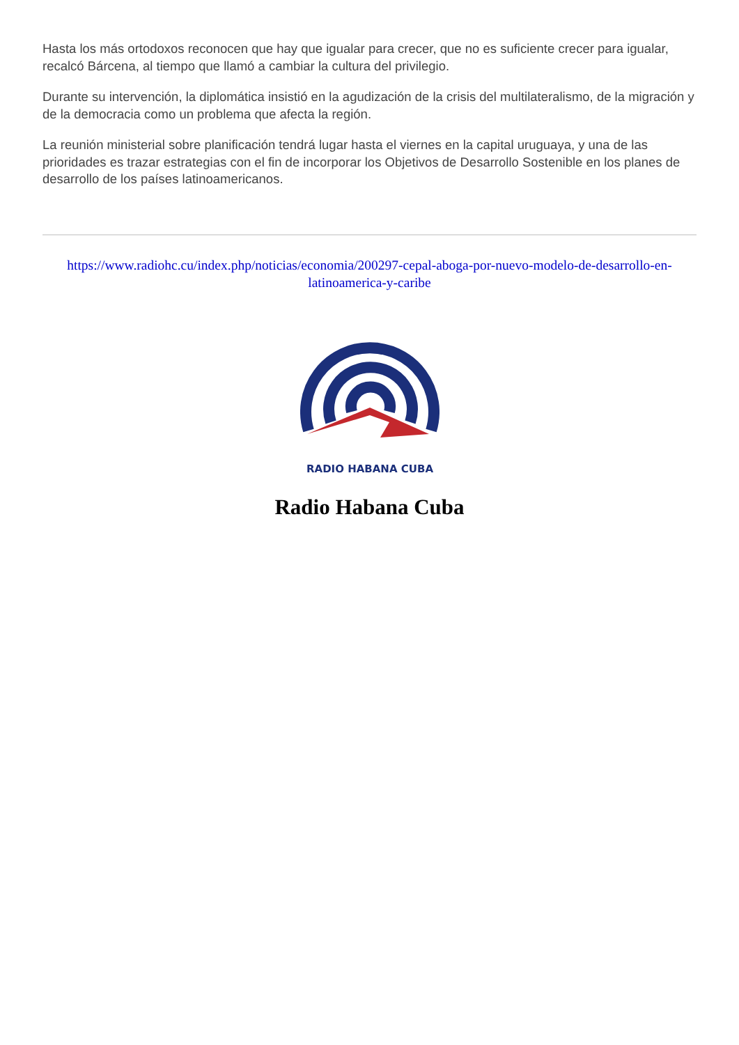Hasta los más ortodoxos reconocen que hay que igualar para crecer, que no es suficiente crecer para igualar, recalcó Bárcena, al tiempo que llamó a cambiar la cultura del privilegio.
Durante su intervención, la diplomática insistió en la agudización de la crisis del multilateralismo, de la migración y de la democracia como un problema que afecta la región.
La reunión ministerial sobre planificación tendrá lugar hasta el viernes en la capital uruguaya, y una de las prioridades es trazar estrategias con el fin de incorporar los Objetivos de Desarrollo Sostenible en los planes de desarrollo de los países latinoamericanos.
https://www.radiohc.cu/index.php/noticias/economia/200297-cepal-aboga-por-nuevo-modelo-de-desarrollo-en-latinoamerica-y-caribe
RADIO HABANA CUBA
Radio Habana Cuba